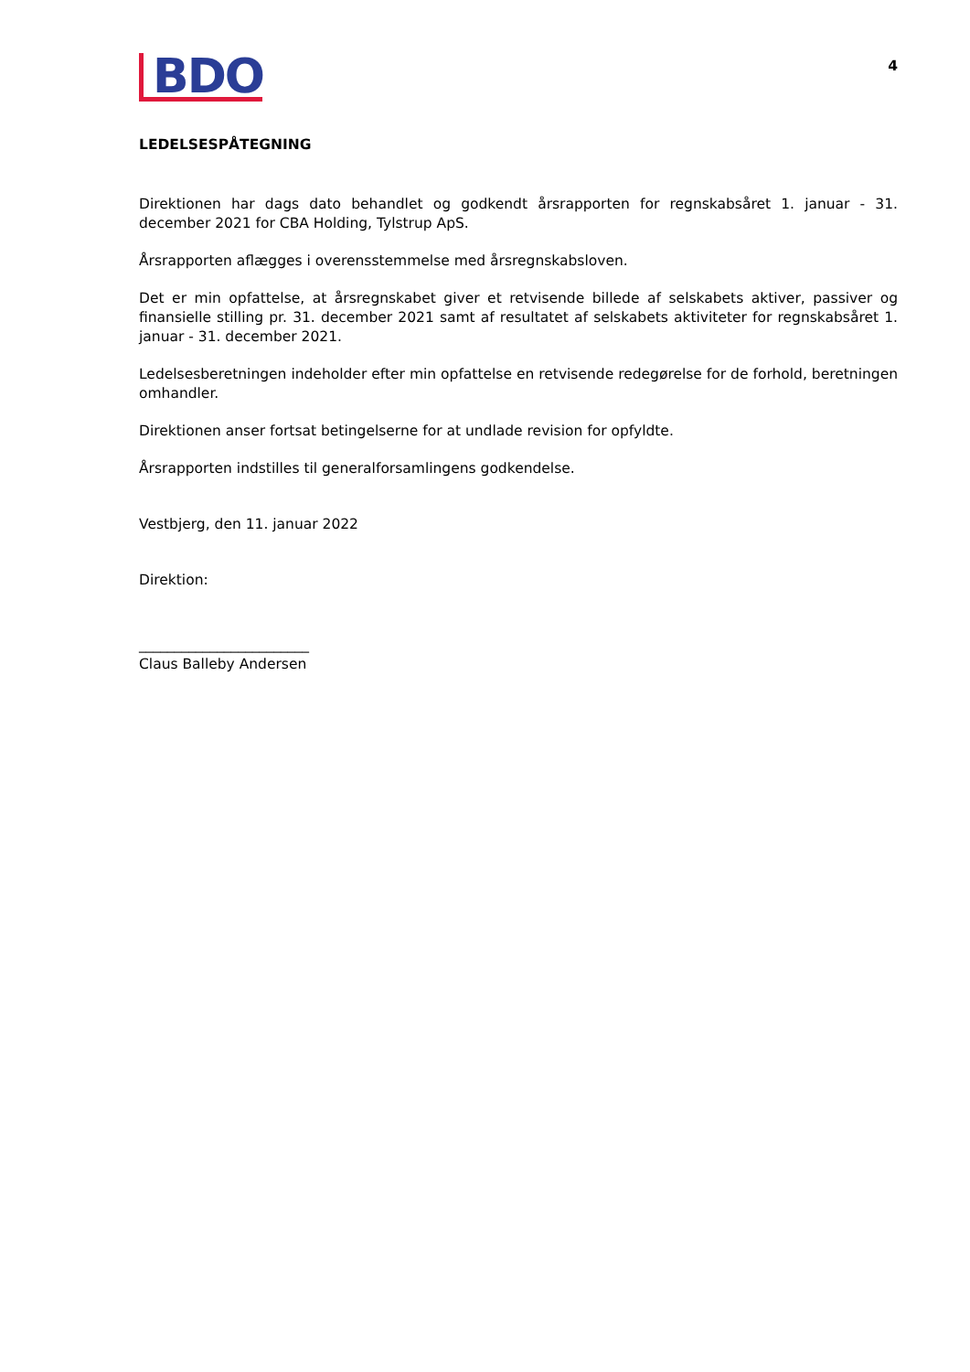BDO
4
LEDELSESPÅTEGNING
Direktionen har dags dato behandlet og godkendt årsrapporten for regnskabsåret 1. januar - 31. december 2021 for CBA Holding, Tylstrup ApS.
Årsrapporten aflægges i overensstemmelse med årsregnskabsloven.
Det er min opfattelse, at årsregnskabet giver et retvisende billede af selskabets aktiver, passiver og finansielle stilling pr. 31. december 2021 samt af resultatet af selskabets aktiviteter for regnskabsåret 1. januar - 31. december 2021.
Ledelsesberetningen indeholder efter min opfattelse en retvisende redegørelse for de forhold, beretningen omhandler.
Direktionen anser fortsat betingelserne for at undlade revision for opfyldte.
Årsrapporten indstilles til generalforsamlingens godkendelse.
Vestbjerg, den 11. januar 2022
Direktion:
________________________
Claus Balleby Andersen